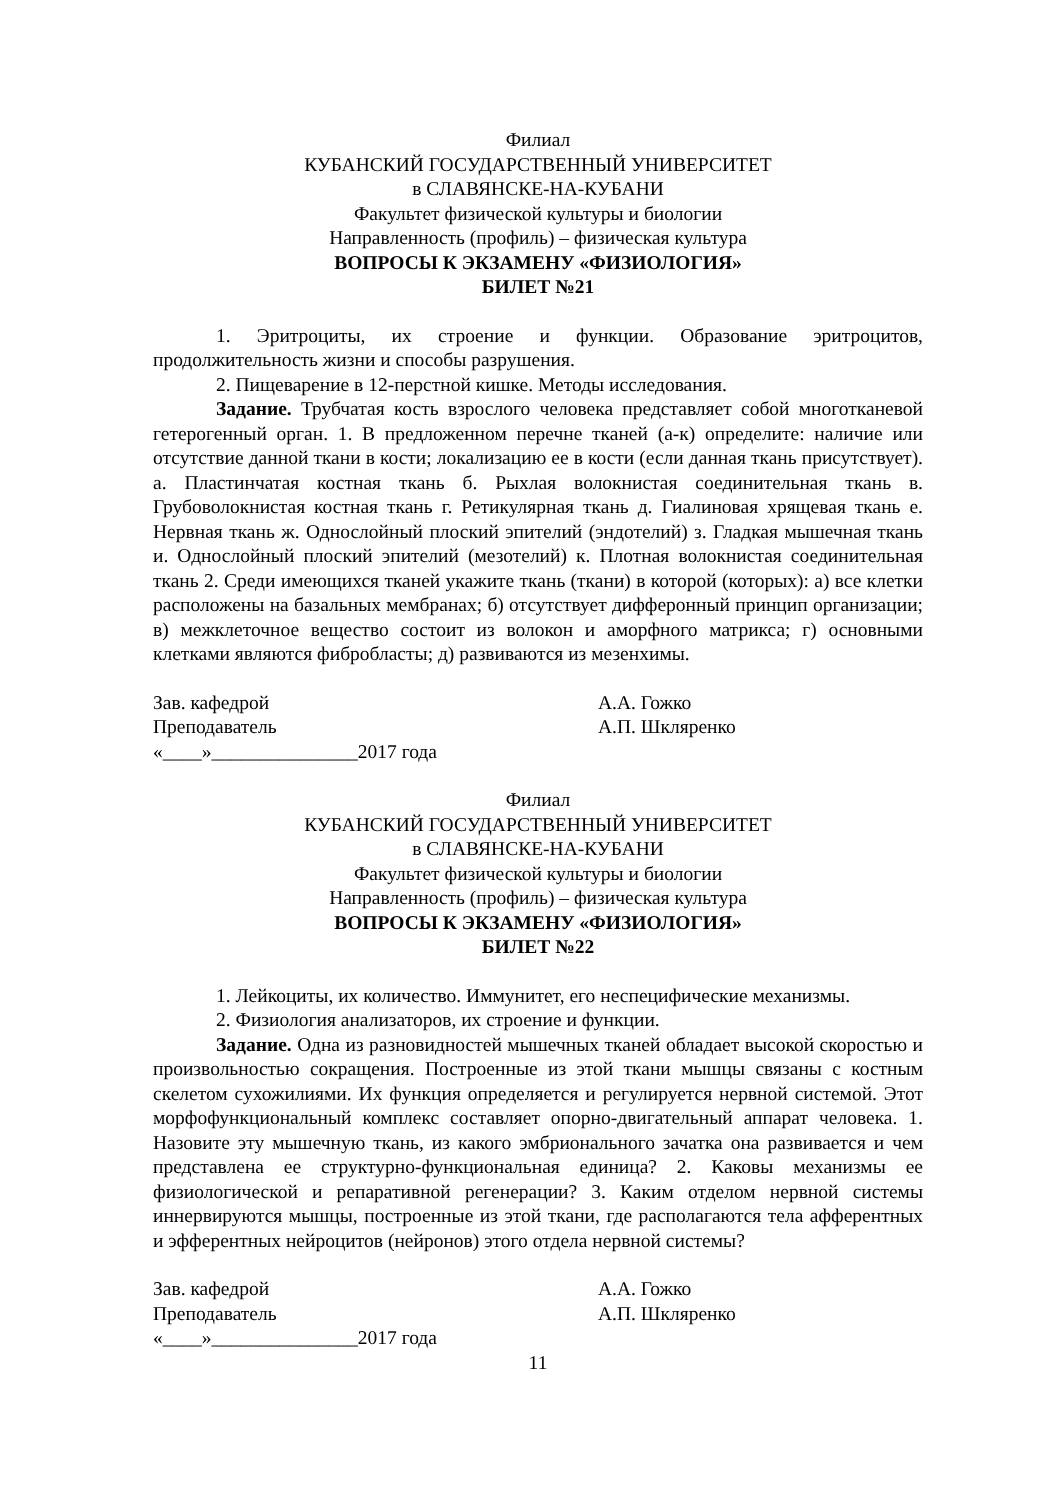Филиал
КУБАНСКИЙ ГОСУДАРСТВЕННЫЙ УНИВЕРСИТЕТ
в СЛАВЯНСКЕ-НА-КУБАНИ
Факультет физической культуры и биологии
Направленность (профиль) – физическая культура
ВОПРОСЫ К ЭКЗАМЕНУ «ФИЗИОЛОГИЯ»
БИЛЕТ №21
1. Эритроциты, их строение и функции. Образование эритроцитов, продолжительность жизни и способы разрушения.
2. Пищеварение в 12-перстной кишке. Методы исследования.
Задание. Трубчатая кость взрослого человека представляет собой многотканевой гетерогенный орган. 1. В предложенном перечне тканей (а-к) определите: наличие или отсутствие данной ткани в кости; локализацию ее в кости (если данная ткань присутствует). а. Пластинчатая костная ткань б. Рыхлая волокнистая соединительная ткань в. Грубоволокнистая костная ткань г. Ретикулярная ткань д. Гиалиновая хрящевая ткань е. Нервная ткань ж. Однослойный плоский эпителий (эндотелий) з. Гладкая мышечная ткань и. Однослойный плоский эпителий (мезотелий) к. Плотная волокнистая соединительная ткань 2. Среди имеющихся тканей укажите ткань (ткани) в которой (которых): а) все клетки расположены на базальных мембранах; б) отсутствует дифферонный принцип организации; в) межклеточное вещество состоит из волокон и аморфного матрикса; г) основными клетками являются фибробласты; д) развиваются из мезенхимы.
Зав. кафедрой А.А. Гожко
Преподаватель А.П. Шкляренко
«____»_______________2017 года
Филиал
КУБАНСКИЙ ГОСУДАРСТВЕННЫЙ УНИВЕРСИТЕТ
в СЛАВЯНСКЕ-НА-КУБАНИ
Факультет физической культуры и биологии
Направленность (профиль) – физическая культура
ВОПРОСЫ К ЭКЗАМЕНУ «ФИЗИОЛОГИЯ»
БИЛЕТ №22
1. Лейкоциты, их количество. Иммунитет, его неспецифические механизмы.
2. Физиология анализаторов, их строение и функции.
Задание. Одна из разновидностей мышечных тканей обладает высокой скоростью и произвольностью сокращения. Построенные из этой ткани мышцы связаны с костным скелетом сухожилиями. Их функция определяется и регулируется нервной системой. Этот морфофункциональный комплекс составляет опорно-двигательный аппарат человека. 1. Назовите эту мышечную ткань, из какого эмбрионального зачатка она развивается и чем представлена ее структурно-функциональная единица? 2. Каковы механизмы ее физиологической и репаративной регенерации? 3. Каким отделом нервной системы иннервируются мышцы, построенные из этой ткани, где располагаются тела афферентных и эфферентных нейроцитов (нейронов) этого отдела нервной системы?
Зав. кафедрой А.А. Гожко
Преподаватель А.П. Шкляренко
«____»_______________2017 года
11